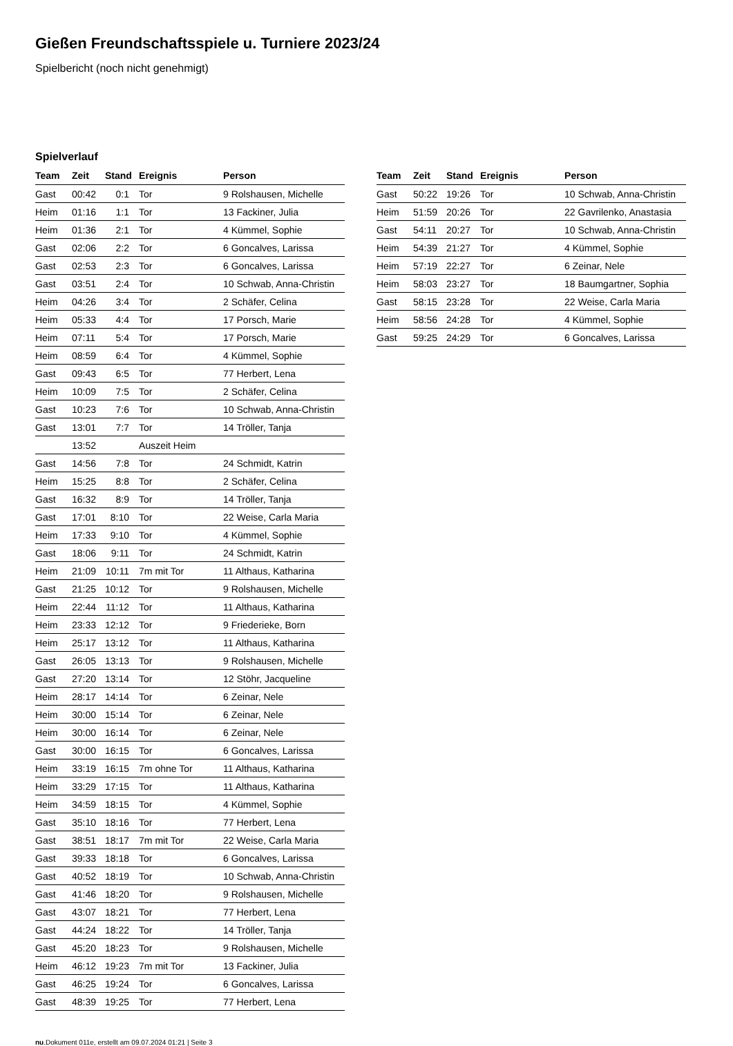Gießen Freundschaftsspiele u. Turniere 2023/24
Spielbericht (noch nicht genehmigt)
Spielverlauf
| Team | Zeit | Stand | Ereignis | Person |
| --- | --- | --- | --- | --- |
| Gast | 00:42 | 0:1 | Tor | 9 Rolshausen, Michelle |
| Heim | 01:16 | 1:1 | Tor | 13 Fackiner, Julia |
| Heim | 01:36 | 2:1 | Tor | 4 Kümmel, Sophie |
| Gast | 02:06 | 2:2 | Tor | 6 Goncalves, Larissa |
| Gast | 02:53 | 2:3 | Tor | 6 Goncalves, Larissa |
| Gast | 03:51 | 2:4 | Tor | 10 Schwab, Anna-Christin |
| Heim | 04:26 | 3:4 | Tor | 2 Schäfer, Celina |
| Heim | 05:33 | 4:4 | Tor | 17 Porsch, Marie |
| Heim | 07:11 | 5:4 | Tor | 17 Porsch, Marie |
| Heim | 08:59 | 6:4 | Tor | 4 Kümmel, Sophie |
| Gast | 09:43 | 6:5 | Tor | 77 Herbert, Lena |
| Heim | 10:09 | 7:5 | Tor | 2 Schäfer, Celina |
| Gast | 10:23 | 7:6 | Tor | 10 Schwab, Anna-Christin |
| Gast | 13:01 | 7:7 | Tor | 14 Tröller, Tanja |
| | 13:52 | | Auszeit Heim | |
| Gast | 14:56 | 7:8 | Tor | 24 Schmidt, Katrin |
| Heim | 15:25 | 8:8 | Tor | 2 Schäfer, Celina |
| Gast | 16:32 | 8:9 | Tor | 14 Tröller, Tanja |
| Gast | 17:01 | 8:10 | Tor | 22 Weise, Carla Maria |
| Heim | 17:33 | 9:10 | Tor | 4 Kümmel, Sophie |
| Gast | 18:06 | 9:11 | Tor | 24 Schmidt, Katrin |
| Heim | 21:09 | 10:11 | 7m mit Tor | 11 Althaus, Katharina |
| Gast | 21:25 | 10:12 | Tor | 9 Rolshausen, Michelle |
| Heim | 22:44 | 11:12 | Tor | 11 Althaus, Katharina |
| Heim | 23:33 | 12:12 | Tor | 9 Friederieke, Born |
| Heim | 25:17 | 13:12 | Tor | 11 Althaus, Katharina |
| Gast | 26:05 | 13:13 | Tor | 9 Rolshausen, Michelle |
| Gast | 27:20 | 13:14 | Tor | 12 Stöhr, Jacqueline |
| Heim | 28:17 | 14:14 | Tor | 6 Zeinar, Nele |
| Heim | 30:00 | 15:14 | Tor | 6 Zeinar, Nele |
| Heim | 30:00 | 16:14 | Tor | 6 Zeinar, Nele |
| Gast | 30:00 | 16:15 | Tor | 6 Goncalves, Larissa |
| Heim | 33:19 | 16:15 | 7m ohne Tor | 11 Althaus, Katharina |
| Heim | 33:29 | 17:15 | Tor | 11 Althaus, Katharina |
| Heim | 34:59 | 18:15 | Tor | 4 Kümmel, Sophie |
| Gast | 35:10 | 18:16 | Tor | 77 Herbert, Lena |
| Gast | 38:51 | 18:17 | 7m mit Tor | 22 Weise, Carla Maria |
| Gast | 39:33 | 18:18 | Tor | 6 Goncalves, Larissa |
| Gast | 40:52 | 18:19 | Tor | 10 Schwab, Anna-Christin |
| Gast | 41:46 | 18:20 | Tor | 9 Rolshausen, Michelle |
| Gast | 43:07 | 18:21 | Tor | 77 Herbert, Lena |
| Gast | 44:24 | 18:22 | Tor | 14 Tröller, Tanja |
| Gast | 45:20 | 18:23 | Tor | 9 Rolshausen, Michelle |
| Heim | 46:12 | 19:23 | 7m mit Tor | 13 Fackiner, Julia |
| Gast | 46:25 | 19:24 | Tor | 6 Goncalves, Larissa |
| Gast | 48:39 | 19:25 | Tor | 77 Herbert, Lena |
| Team | Zeit | Stand | Ereignis | Person |
| --- | --- | --- | --- | --- |
| Gast | 50:22 | 19:26 | Tor | 10 Schwab, Anna-Christin |
| Heim | 51:59 | 20:26 | Tor | 22 Gavrilenko, Anastasia |
| Gast | 54:11 | 20:27 | Tor | 10 Schwab, Anna-Christin |
| Heim | 54:39 | 21:27 | Tor | 4 Kümmel, Sophie |
| Heim | 57:19 | 22:27 | Tor | 6 Zeinar, Nele |
| Heim | 58:03 | 23:27 | Tor | 18 Baumgartner, Sophia |
| Gast | 58:15 | 23:28 | Tor | 22 Weise, Carla Maria |
| Heim | 58:56 | 24:28 | Tor | 4 Kümmel, Sophie |
| Gast | 59:25 | 24:29 | Tor | 6 Goncalves, Larissa |
nu.Dokument 011e, erstellt am 09.07.2024 01:21 | Seite 3